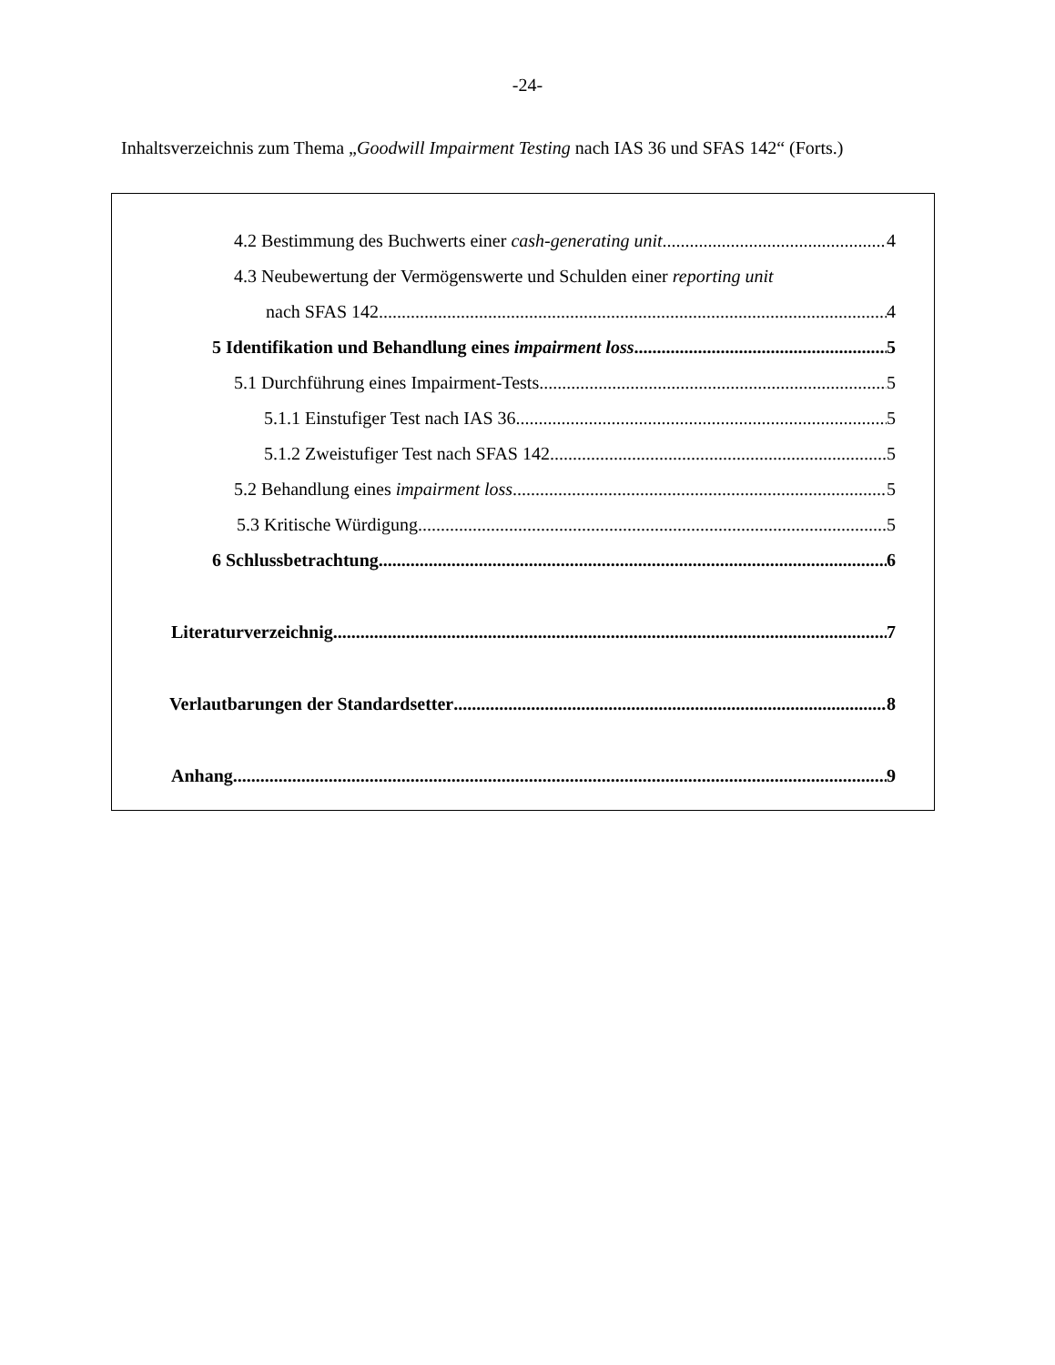-24-
Inhaltsverzeichnis zum Thema „Goodwill Impairment Testing nach IAS 36 und SFAS 142“ (Forts.)
4.2 Bestimmung des Buchwerts einer cash-generating unit 4
4.3 Neubewertung der Vermögenswerte und Schulden einer reporting unit
nach SFAS 142 4
5 Identifikation und Behandlung eines impairment loss 5
5.1 Durchführung eines Impairment-Tests 5
5.1.1 Einstufiger Test nach IAS 36 5
5.1.2 Zweistufiger Test nach SFAS 142 5
5.2 Behandlung eines impairment loss 5
5.3 Kritische Würdigung 5
6 Schlussbetrachtung 6
Literaturverzeichnig 7
Verlautbarungen der Standardsetter 8
Anhang 9